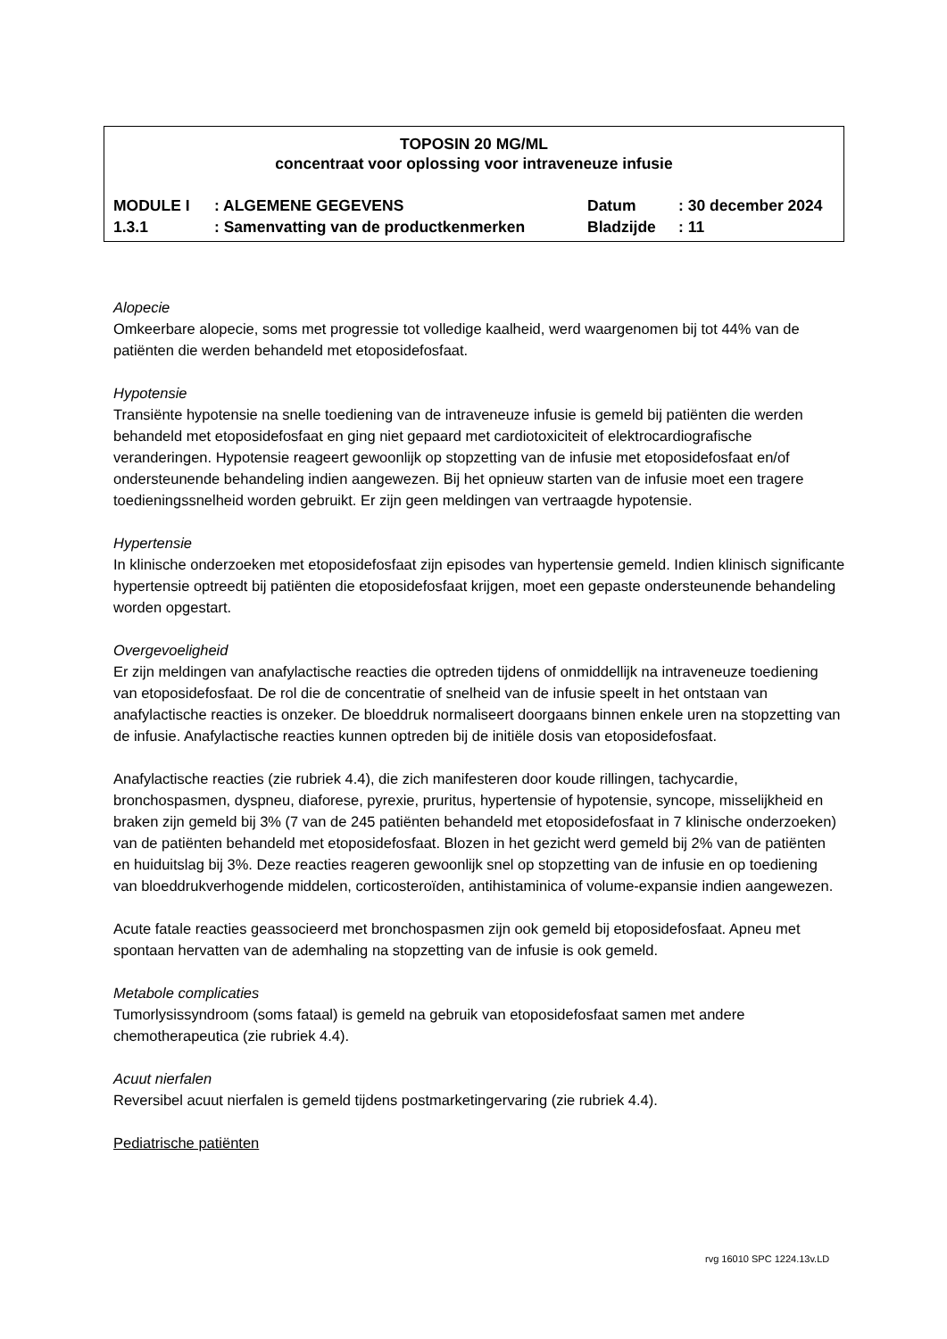TOPOSIN 20 MG/ML
concentraat voor oplossing voor intraveneuze infusie
| MODULE I | : ALGEMENE GEGEVENS | Datum | : 30 december 2024 |
| 1.3.1 | : Samenvatting van de productkenmerken | Bladzijde | : 11 |
Alopecie
Omkeerbare alopecie, soms met progressie tot volledige kaalheid, werd waargenomen bij tot 44% van de patiënten die werden behandeld met etoposidefosfaat.
Hypotensie
Transiënte hypotensie na snelle toediening van de intraveneuze infusie is gemeld bij patiënten die werden behandeld met etoposidefosfaat en ging niet gepaard met cardiotoxiciteit of elektrocardiografische veranderingen. Hypotensie reageert gewoonlijk op stopzetting van de infusie met etoposidefosfaat en/of ondersteunende behandeling indien aangewezen. Bij het opnieuw starten van de infusie moet een tragere toedieningssnelheid worden gebruikt. Er zijn geen meldingen van vertraagde hypotensie.
Hypertensie
In klinische onderzoeken met etoposidefosfaat zijn episodes van hypertensie gemeld. Indien klinisch significante hypertensie optreedt bij patiënten die etoposidefosfaat krijgen, moet een gepaste ondersteunende behandeling worden opgestart.
Overgevoeligheid
Er zijn meldingen van anafylactische reacties die optreden tijdens of onmiddellijk na intraveneuze toediening van etoposidefosfaat. De rol die de concentratie of snelheid van de infusie speelt in het ontstaan van anafylactische reacties is onzeker. De bloeddruk normaliseert doorgaans binnen enkele uren na stopzetting van de infusie. Anafylactische reacties kunnen optreden bij de initiële dosis van etoposidefosfaat.
Anafylactische reacties (zie rubriek 4.4), die zich manifesteren door koude rillingen, tachycardie, bronchospasmen, dyspneu, diaforese, pyrexie, pruritus, hypertensie of hypotensie, syncope, misselijkheid en braken zijn gemeld bij 3% (7 van de 245 patiënten behandeld met etoposidefosfaat in 7 klinische onderzoeken) van de patiënten behandeld met etoposidefosfaat. Blozen in het gezicht werd gemeld bij 2% van de patiënten en huiduitslag bij 3%. Deze reacties reageren gewoonlijk snel op stopzetting van de infusie en op toediening van bloeddrukverhogende middelen, corticosteroïden, antihistaminica of volume-expansie indien aangewezen.
Acute fatale reacties geassocieerd met bronchospasmen zijn ook gemeld bij etoposidefosfaat. Apneu met spontaan hervatten van de ademhaling na stopzetting van de infusie is ook gemeld.
Metabole complicaties
Tumorlysissyndroom (soms fataal) is gemeld na gebruik van etoposidefosfaat samen met andere chemotherapeutica (zie rubriek 4.4).
Acuut nierfalen
Reversibel acuut nierfalen is gemeld tijdens postmarketingervaring (zie rubriek 4.4).
Pediatrische patiënten
rvg 16010 SPC 1224.13v.LD